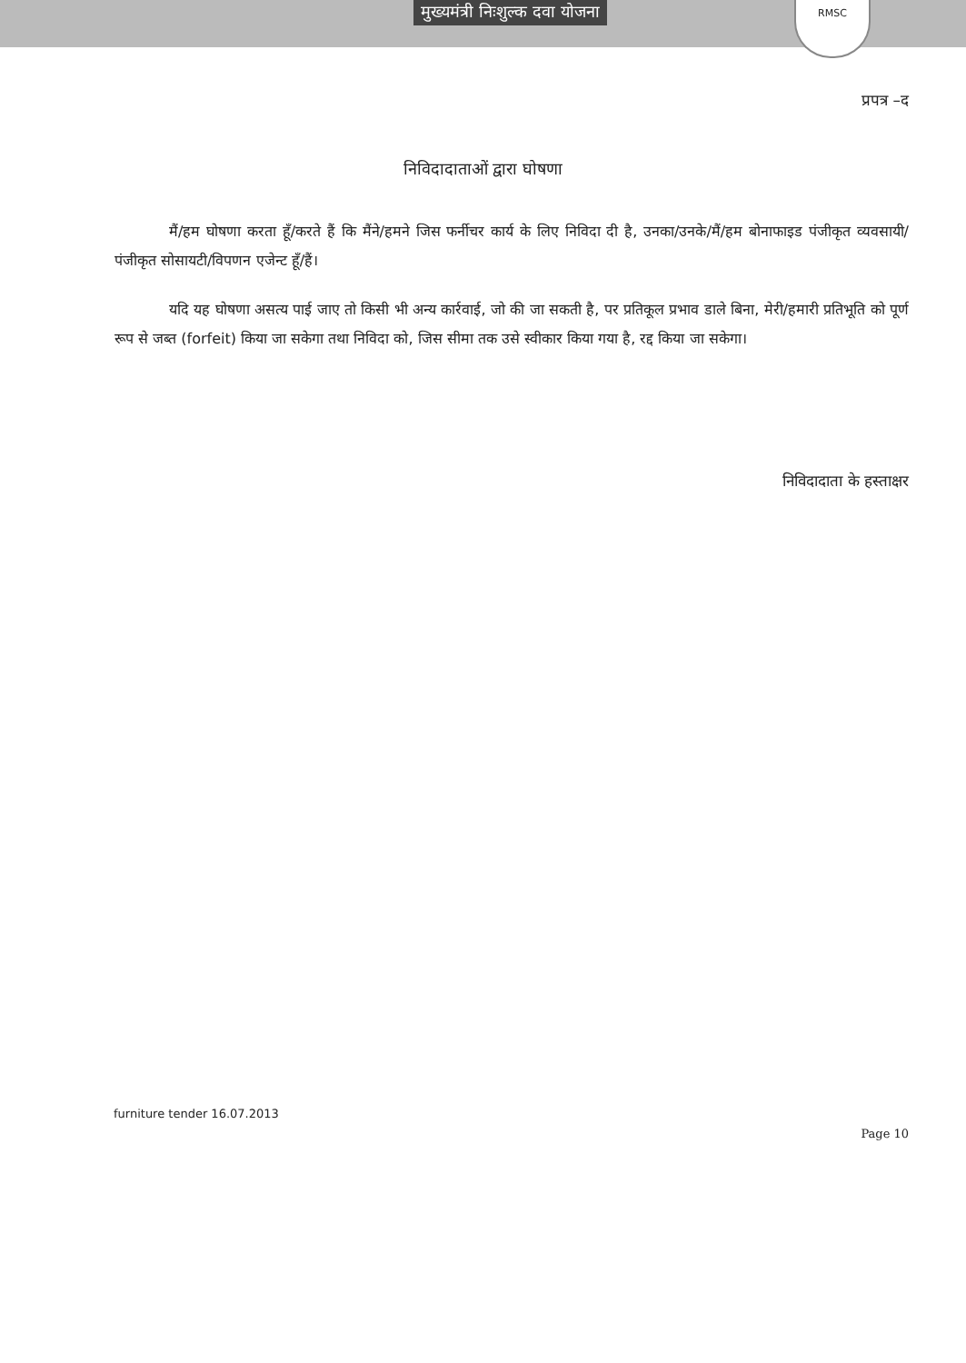मुख्यमंत्री निःशुल्क दवा योजना
RMSC
प्रपत्र –द
निविदादाताओं द्वारा घोषणा
मैं/हम घोषणा करता हूँ/करते हैं कि मैंने/हमने जिस फर्नीचर कार्य के लिए निविदा दी है, उनका/उनके/मैं/हम बोनाफाइड पंजीकृत व्यवसायी/पंजीकृत सोसायटी/विपणन एजेन्ट हूँ/हैं।
यदि यह घोषणा असत्य पाई जाए तो किसी भी अन्य कार्रवाई, जो की जा सकती है, पर प्रतिकूल प्रभाव डाले बिना, मेरी/हमारी प्रतिभूति को पूर्ण रूप से जब्त (forfeit) किया जा सकेगा तथा निविदा को, जिस सीमा तक उसे स्वीकार किया गया है, रद्द किया जा सकेगा।
निविदादाता के हस्ताक्षर
furniture tender 16.07.2013
Page 10